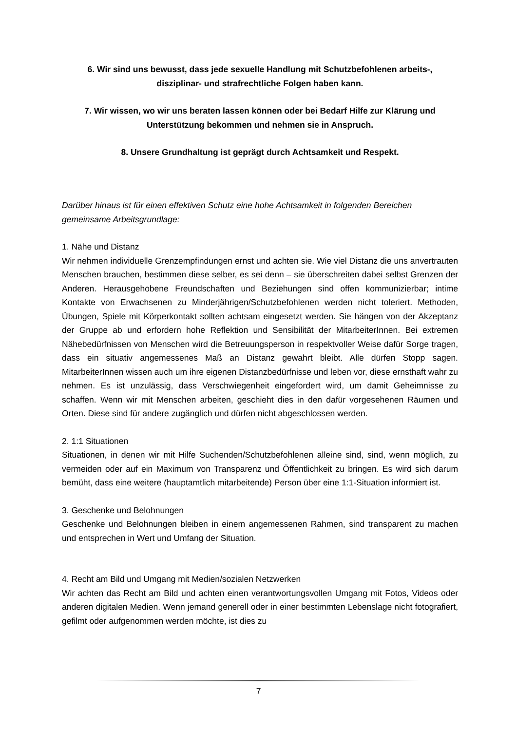6. Wir sind uns bewusst, dass jede sexuelle Handlung mit Schutzbefohlenen arbeits-,
disziplinar- und strafrechtliche Folgen haben kann.
7. Wir wissen, wo wir uns beraten lassen können oder bei Bedarf Hilfe zur Klärung und
Unterstützung bekommen und nehmen sie in Anspruch.
8. Unsere Grundhaltung ist geprägt durch Achtsamkeit und Respekt.
Darüber hinaus ist für einen effektiven Schutz eine hohe Achtsamkeit in folgenden Bereichen gemeinsame Arbeitsgrundlage:
1. Nähe und Distanz
Wir nehmen individuelle Grenzempfindungen ernst und achten sie. Wie viel Distanz die uns anvertrauten Menschen brauchen, bestimmen diese selber, es sei denn – sie überschreiten dabei selbst Grenzen der Anderen. Herausgehobene Freundschaften und Beziehungen sind offen kommunizierbar; intime Kontakte von Erwachsenen zu Minderjährigen/Schutzbefohlenen werden nicht toleriert. Methoden, Übungen, Spiele mit Körperkontakt sollten achtsam eingesetzt werden. Sie hängen von der Akzeptanz der Gruppe ab und erfordern hohe Reflektion und Sensibilität der MitarbeiterInnen. Bei extremen Nähebedürfnissen von Menschen wird die Betreuungsperson in respektvoller Weise dafür Sorge tragen, dass ein situativ angemessenes Maß an Distanz gewahrt bleibt. Alle dürfen Stopp sagen. MitarbeiterInnen wissen auch um ihre eigenen Distanzbedürfnisse und leben vor, diese ernsthaft wahr zu nehmen. Es ist unzulässig, dass Verschwiegenheit eingefordert wird, um damit Geheimnisse zu schaffen. Wenn wir mit Menschen arbeiten, geschieht dies in den dafür vorgesehenen Räumen und Orten. Diese sind für andere zugänglich und dürfen nicht abgeschlossen werden.
2. 1:1 Situationen
Situationen, in denen wir mit Hilfe Suchenden/Schutzbefohlenen alleine sind, sind, wenn möglich, zu vermeiden oder auf ein Maximum von Transparenz und Öffentlichkeit zu bringen. Es wird sich darum bemüht, dass eine weitere (hauptamtlich mitarbeitende) Person über eine 1:1-Situation informiert ist.
3. Geschenke und Belohnungen
Geschenke und Belohnungen bleiben in einem angemessenen Rahmen, sind transparent zu machen und entsprechen in Wert und Umfang der Situation.
4. Recht am Bild und Umgang mit Medien/sozialen Netzwerken
Wir achten das Recht am Bild und achten einen verantwortungsvollen Umgang mit Fotos, Videos oder anderen digitalen Medien. Wenn jemand generell oder in einer bestimmten Lebenslage nicht fotografiert, gefilmt oder aufgenommen werden möchte, ist dies zu
7